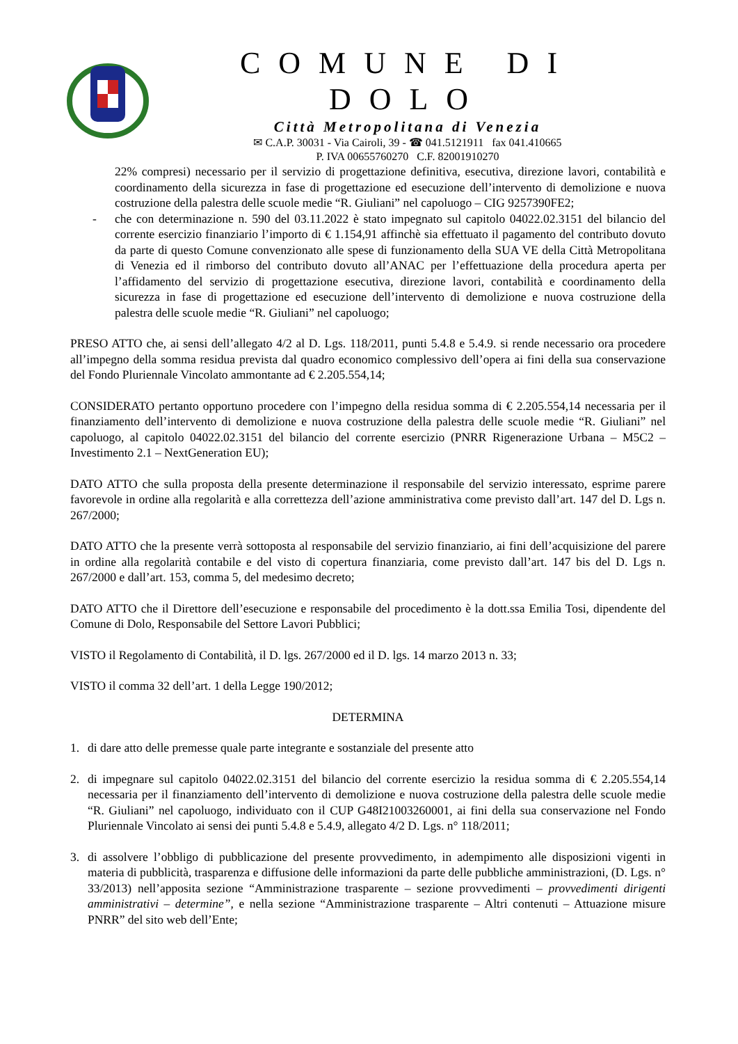COMUNE DI DOLO
Città Metropolitana di Venezia
✉ C.A.P. 30031 - Via Cairoli, 39 - ☎ 041.5121911 fax 041.410665
P. IVA 00655760270 C.F. 82001910270
22% compresi) necessario per il servizio di progettazione definitiva, esecutiva, direzione lavori, contabilità e coordinamento della sicurezza in fase di progettazione ed esecuzione dell’intervento di demolizione e nuova costruzione della palestra delle scuole medie “R. Giuliani” nel capoluogo – CIG 9257390FE2;
- che con determinazione n. 590 del 03.11.2022 è stato impegnato sul capitolo 04022.02.3151 del bilancio del corrente esercizio finanziario l’importo di € 1.154,91 affinchè sia effettuato il pagamento del contributo dovuto da parte di questo Comune convenzionato alle spese di funzionamento della SUA VE della Città Metropolitana di Venezia ed il rimborso del contributo dovuto all’ANAC per l’effettuazione della procedura aperta per l’affidamento del servizio di progettazione esecutiva, direzione lavori, contabilità e coordinamento della sicurezza in fase di progettazione ed esecuzione dell’intervento di demolizione e nuova costruzione della palestra delle scuole medie “R. Giuliani” nel capoluogo;
PRESO ATTO che, ai sensi dell’allegato 4/2 al D. Lgs. 118/2011, punti 5.4.8 e 5.4.9. si rende necessario ora procedere all’impegno della somma residua prevista dal quadro economico complessivo dell’opera ai fini della sua conservazione del Fondo Pluriennale Vincolato ammontante ad € 2.205.554,14;
CONSIDERATO pertanto opportuno procedere con l’impegno della residua somma di € 2.205.554,14 necessaria per il finanziamento dell’intervento di demolizione e nuova costruzione della palestra delle scuole medie “R. Giuliani” nel capoluogo, al capitolo 04022.02.3151 del bilancio del corrente esercizio (PNRR Rigenerazione Urbana – M5C2 – Investimento 2.1 – NextGeneration EU);
DATO ATTO che sulla proposta della presente determinazione il responsabile del servizio interessato, esprime parere favorevole in ordine alla regolarità e alla correttezza dell’azione amministrativa come previsto dall’art. 147 del D. Lgs n. 267/2000;
DATO ATTO che la presente verrà sottoposta al responsabile del servizio finanziario, ai fini dell’acquisizione del parere in ordine alla regolarità contabile e del visto di copertura finanziaria, come previsto dall’art. 147 bis del D. Lgs n. 267/2000 e dall’art. 153, comma 5, del medesimo decreto;
DATO ATTO che il Direttore dell’esecuzione e responsabile del procedimento è la dott.ssa Emilia Tosi, dipendente del Comune di Dolo, Responsabile del Settore Lavori Pubblici;
VISTO il Regolamento di Contabilità, il D. lgs. 267/2000 ed il D. lgs. 14 marzo 2013 n. 33;
VISTO il comma 32 dell’art. 1 della Legge 190/2012;
DETERMINA
1. di dare atto delle premesse quale parte integrante e sostanziale del presente atto
2. di impegnare sul capitolo 04022.02.3151 del bilancio del corrente esercizio la residua somma di € 2.205.554,14 necessaria per il finanziamento dell’intervento di demolizione e nuova costruzione della palestra delle scuole medie “R. Giuliani” nel capoluogo, individuato con il CUP G48I21003260001, ai fini della sua conservazione nel Fondo Pluriennale Vincolato ai sensi dei punti 5.4.8 e 5.4.9, allegato 4/2 D. Lgs. n° 118/2011;
3. di assolvere l’obbligo di pubblicazione del presente provvedimento, in adempimento alle disposizioni vigenti in materia di pubblicità, trasparenza e diffusione delle informazioni da parte delle pubbliche amministrazioni, (D. Lgs. n° 33/2013) nell’apposita sezione “Amministrazione trasparente – sezione provvedimenti – provvedimenti dirigenti amministrativi – determine”, e nella sezione “Amministrazione trasparente – Altri contenuti – Attuazione misure PNRR” del sito web dell’Ente;